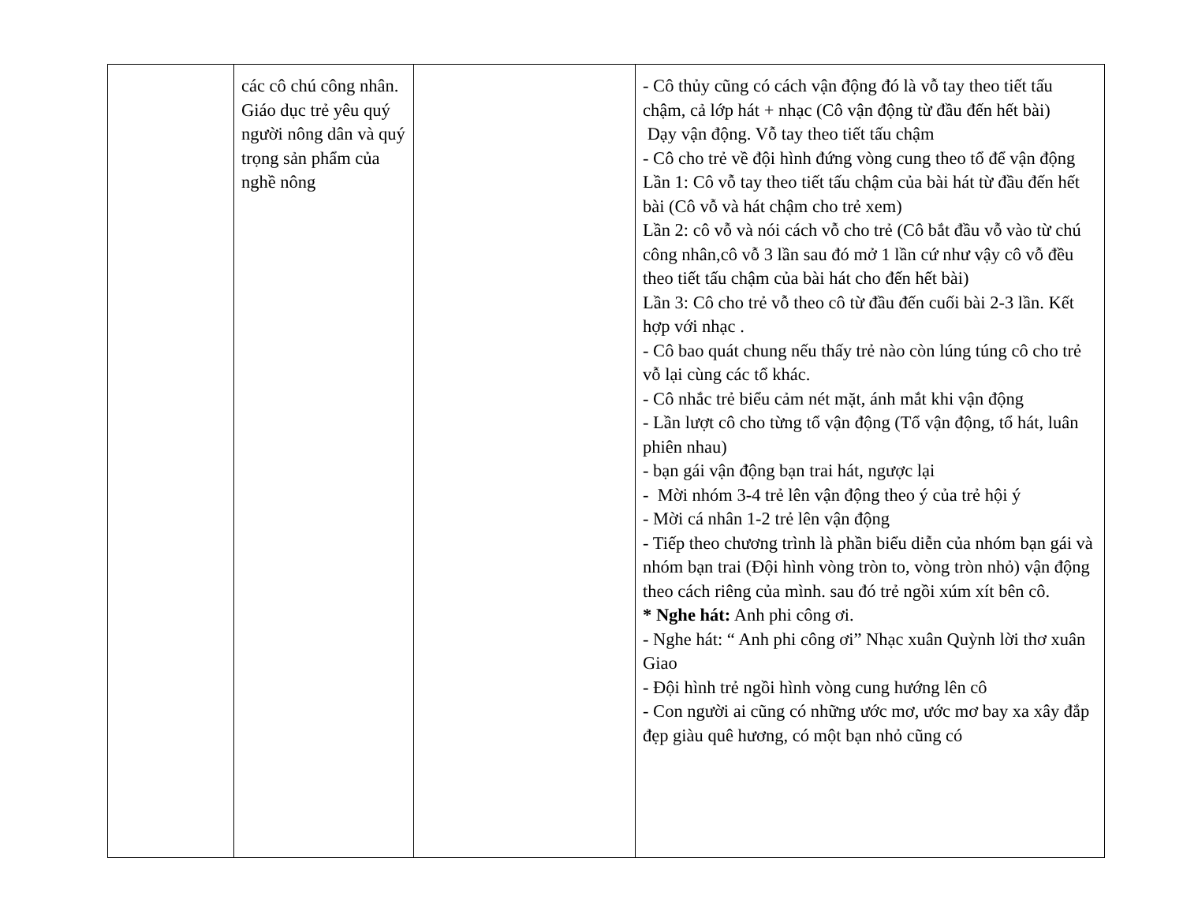| | các cô chú công nhân. Giáo dục trẻ yêu quý người nông dân và quý trọng sản phẩm của nghề nông | | - Cô thủy cũng có cách vận động đó là vỗ tay theo tiết tấu chậm, cả lớp hát + nhạc (Cô vận động từ đầu đến hết bài) Dạy vận động. Vỗ tay theo tiết tấu chậm - Cô cho trẻ về đội hình đứng vòng cung theo tổ để vận động Lần 1: Cô vỗ tay theo tiết tấu chậm của bài hát từ đầu đến hết bài (Cô vỗ và hát chậm cho trẻ xem) Lần 2: cô vỗ và nói cách vỗ cho trẻ (Cô bắt đầu vỗ vào từ chú công nhân,cô vỗ 3 lần sau đó mở 1 lần cứ như vậy cô vỗ đều theo tiết tấu chậm của bài hát cho đến hết bài) Lần 3: Cô cho trẻ vỗ theo cô từ đầu đến cuối bài 2-3 lần. Kết hợp với nhạc . - Cô bao quát chung nếu thấy trẻ nào còn lúng túng cô cho trẻ vỗ lại cùng các tổ khác. - Cô nhắc trẻ biểu cảm nét mặt, ánh mắt khi vận động - Lần lượt cô cho từng tổ vận động (Tổ vận động, tổ hát, luân phiên nhau) - bạn gái vận động bạn trai hát, ngược lại - Mời nhóm 3-4 trẻ lên vận động theo ý của trẻ hội ý - Mời cá nhân 1-2 trẻ lên vận động - Tiếp theo chương trình là phần biểu diễn của nhóm bạn gái và nhóm bạn trai (Đội hình vòng tròn to, vòng tròn nhỏ) vận động theo cách riêng của mình. sau đó trẻ ngồi xúm xít bên cô. * Nghe hát: Anh phi công ơi. - Nghe hát: “ Anh phi công ơi” Nhạc xuân Quỳnh lời thơ xuân Giao - Đội hình trẻ ngồi hình vòng cung hướng lên cô - Con người ai cũng có những ước mơ, ước mơ bay xa xây đắp đẹp giàu quê hương, có một bạn nhỏ cũng có |